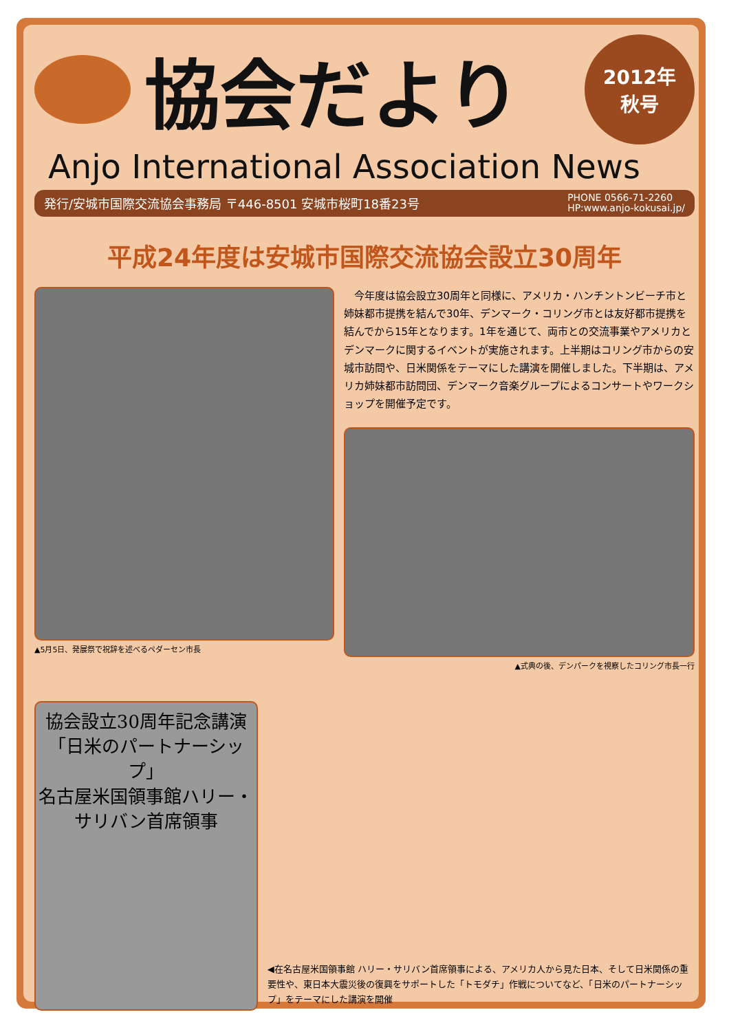協会だより
2012年
秋号
Anjo International Association News
発行/安城市国際交流協会事務局 〒446-8501 安城市桜町18番23号 PHONE 0566-71-2260
HP:www.anjo-kokusai.jp/
平成24年度は安城市国際交流協会設立30周年
▲5月5日、発展祭で祝辞を述べるペダーセン市長
　今年度は協会設立30周年と同様に、アメリカ・ハンチントンビーチ市と姉妹都市提携を結んで30年、デンマーク・コリング市とは友好都市提携を結んでから15年となります。1年を通じて、両市との交流事業やアメリカとデンマークに関するイベントが実施されます。上半期はコリング市からの安城市訪問や、日米関係をテーマにした講演を開催しました。下半期は、アメリカ姉妹都市訪問団、デンマーク音楽グループによるコンサートやワークショップを開催予定です。
▲式典の後、デンパークを視察したコリング市長一行
協会設立30周年記念講演
「日米のパートナーシップ」
名古屋米国領事館ハリー・サリバン首席領事
◀在名古屋米国領事館 ハリー・サリバン首席領事による、アメリカ人から見た日本、そして日米関係の重要性や、東日本大震災後の復興をサポートした「トモダチ」作戦についてなど、「日米のパートナーシップ」をテーマにした講演を開催